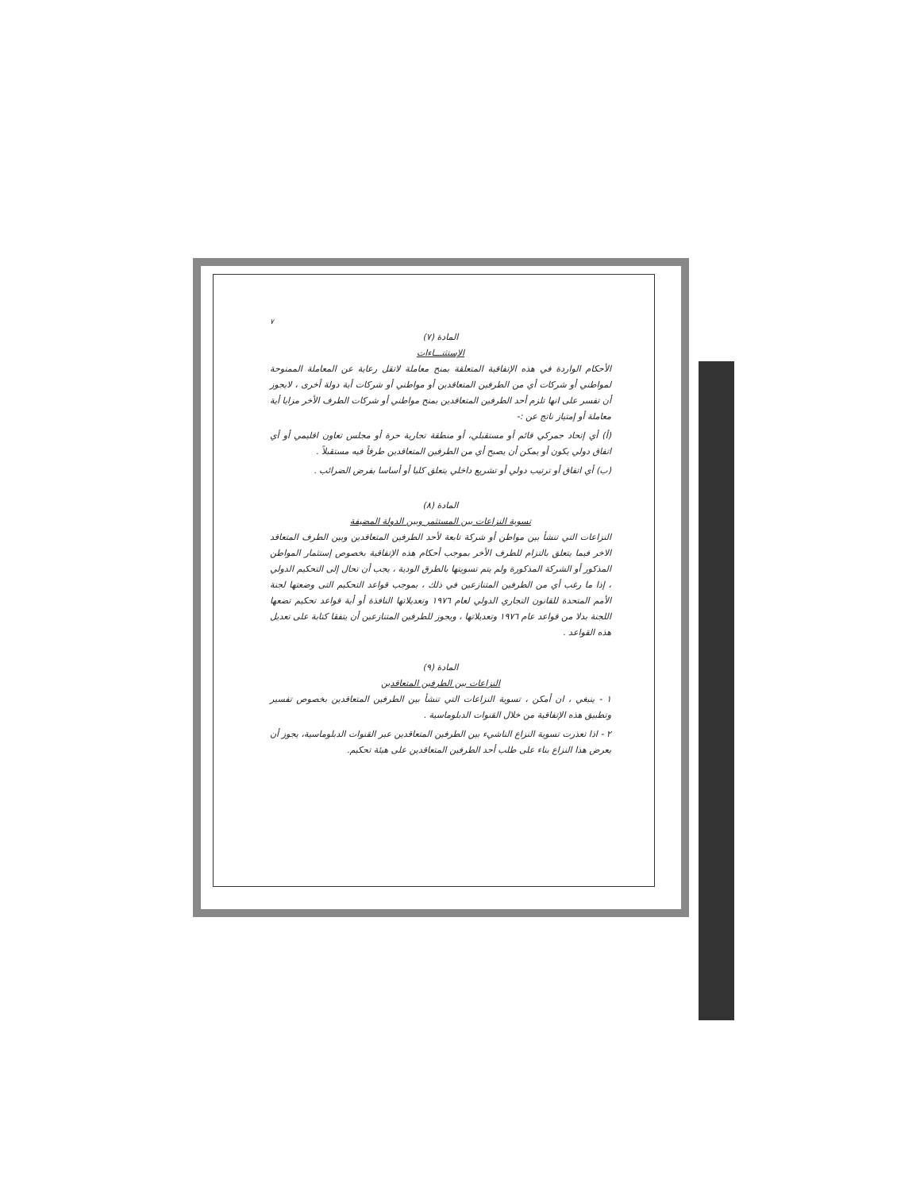٧
المادة (٧)
الإستثنـــاءات
الأحكام الواردة في هذه الإتفاقية المتعلقة بمنح معاملة لاتقل رعاية عن المعاملة الممنوحة لمواطني أو شركات أي من الطرفين المتعاقدين أو مواطني أو شركات أية دولة أخرى ، لايجوز أن تفسر على انها تلزم أحد الطرفين المتعاقدين بمنح مواطني أو شركات الطرف الأخر مزايا أية معاملة أو إمتياز ناتج عن :-
(أ) أي إتحاد جمركي قائم أو مستقبلي، أو منطقة تجارية حرة أو مجلس تعاون اقليمي أو أي اتفاق دولي يكون أو يمكن أن يصبح أي من الطرفين المتعاقدين طرفاً فيه مستقبلاً .
(ب) أي اتفاق أو ترتيب دولي أو تشريع داخلي يتعلق كليا أو أساسا بفرض الضرائب .
المادة (٨)
تسوية النزاعات بين المستثمر وبين الدولة المضيفة
النزاعات التي تنشأ بين مواطن أو شركة تابعة لأحد الطرفين المتعاقدين وبين الطرف المتعاقد الاخر فيما يتعلق بالتزام للطرف الأخر بموجب أحكام هذه الإتفاقية بخصوص إستثمار المواطن المذكور أو الشركة المذكورة ولم يتم تسويتها بالطرق الودية ، يجب أن تحال إلى التحكيم الدولي ، إذا ما رغب أي من الطرفين المتنازعين في ذلك ، بموجب قواعد التحكيم التى وضعتها لجنة الأمم المتحدة للقانون التجاري الدولي لعام ١٩٧٦ وتعديلاتها النافذة أو أية قواعد تحكيم تضعها اللجنة بدلا من قواعد عام ١٩٧٦ وتعديلاتها ، ويجوز للطرفين المتنازعين أن يتفقا كتابة على تعديل هذه القواعد .
المادة (٩)
النزاعات بين الطرفين المتعاقدين
١ - ينبغي ، ان أمكن ، تسوية النزاعات التي تنشأ بين الطرفين المتعاقدين بخصوص تفسير وتطبيق هذه الإتفاقية من خلال القنوات الدبلوماسية .
٢ - اذا تعذرت تسوية النزاع الناشيء بين الطرفين المتعاقدين عبر القنوات الدبلوماسية، يجوز أن يعرض هذا النزاع بناء على طلب أحد الطرفين المتعاقدين على هيئة تحكيم.